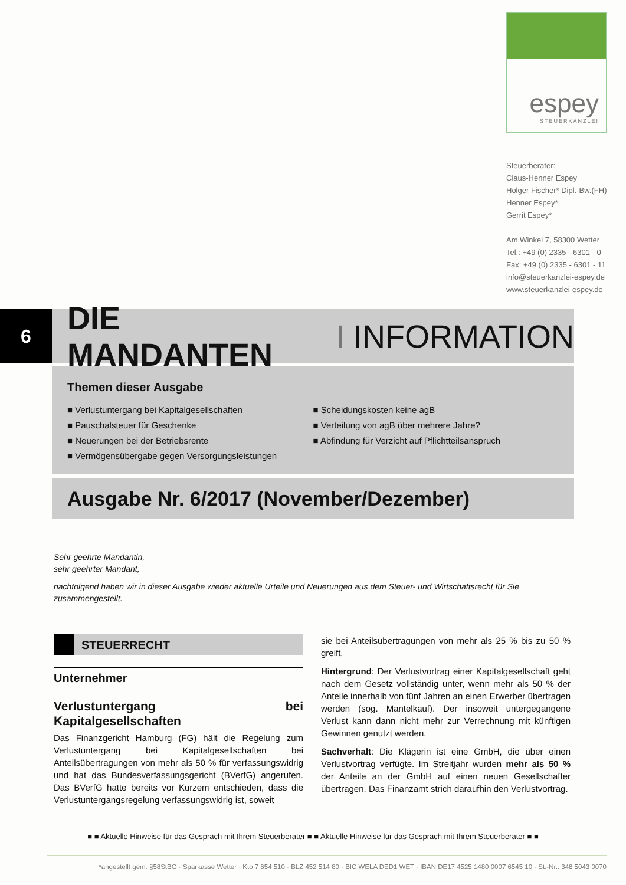espey
STEUERKANZLEI
Steuerberater:
Claus-Henner Espey
Holger Fischer* Dipl.-Bw.(FH)
Henner Espey*
Gerrit Espey*
Am Winkel 7, 58300 Wetter
Tel.: +49 (0) 2335 - 6301 - 0
Fax: +49 (0) 2335 - 6301 - 11
info@steuerkanzlei-espey.de
www.steuerkanzlei-espey.de
6
DIE MANDANTEN I INFORMATION
Themen dieser Ausgabe
■ Verlustuntergang bei Kapitalgesellschaften
■ Pauschalsteuer für Geschenke
■ Neuerungen bei der Betriebsrente
■ Vermögensübergabe gegen Versorgungsleistungen
■ Scheidungskosten keine agB
■ Verteilung von agB über mehrere Jahre?
■ Abfindung für Verzicht auf Pflichtteilsanspruch
Ausgabe Nr. 6/2017 (November/Dezember)
Sehr geehrte Mandantin,
sehr geehrter Mandant,
nachfolgend haben wir in dieser Ausgabe wieder aktuelle Urteile und Neuerungen aus dem Steuer- und Wirtschaftsrecht für Sie zusammengestellt.
STEUERRECHT
Unternehmer
Verlustuntergang bei Kapitalgesellschaften
Das Finanzgericht Hamburg (FG) hält die Regelung zum Verlustuntergang bei Kapitalgesellschaften bei Anteilsübertragungen von mehr als 50 % für verfassungswidrig und hat das Bundesverfassungsgericht (BVerfG) angerufen. Das BVerfG hatte bereits vor Kurzem entschieden, dass die Verlustuntergangsregelung verfassungswidrig ist, soweit
sie bei Anteilsübertragungen von mehr als 25 % bis zu 50 % greift.
Hintergrund: Der Verlustvortrag einer Kapitalgesellschaft geht nach dem Gesetz vollständig unter, wenn mehr als 50 % der Anteile innerhalb von fünf Jahren an einen Erwerber übertragen werden (sog. Mantelkauf). Der insoweit untergegangene Verlust kann dann nicht mehr zur Verrechnung mit künftigen Gewinnen genutzt werden.
Sachverhalt: Die Klägerin ist eine GmbH, die über einen Verlustvortrag verfügte. Im Streitjahr wurden mehr als 50 % der Anteile an der GmbH auf einen neuen Gesellschafter übertragen. Das Finanzamt strich daraufhin den Verlustvortrag.
■ ■ Aktuelle Hinweise für das Gespräch mit Ihrem Steuerberater ■ ■ Aktuelle Hinweise für das Gespräch mit Ihrem Steuerberater ■ ■
*angestellt gem. §58StBG · Sparkasse Wetter · Kto 7 654 510 · BLZ 452 514 80 · BIC WELA DED1 WET · IBAN DE17 4525 1480 0007 6545 10 · St.-Nr.: 348 5043 0070